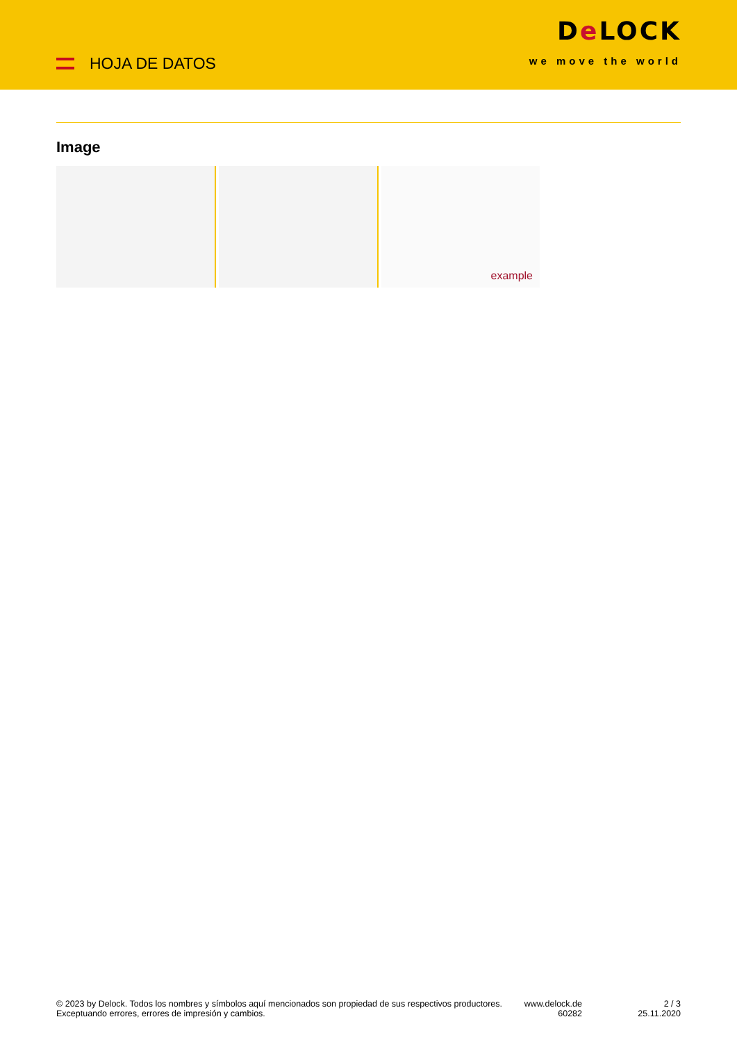HOJA DE DATOS
De LOCK
we move the world
Image
example
© 2023 by Delock. Todos los nombres y símbolos aquí mencionados son propiedad de sus respectivos productores. Exceptuando errores, errores de impresión y cambios.
www.delock.de
60282
2 / 3
25.11.2020